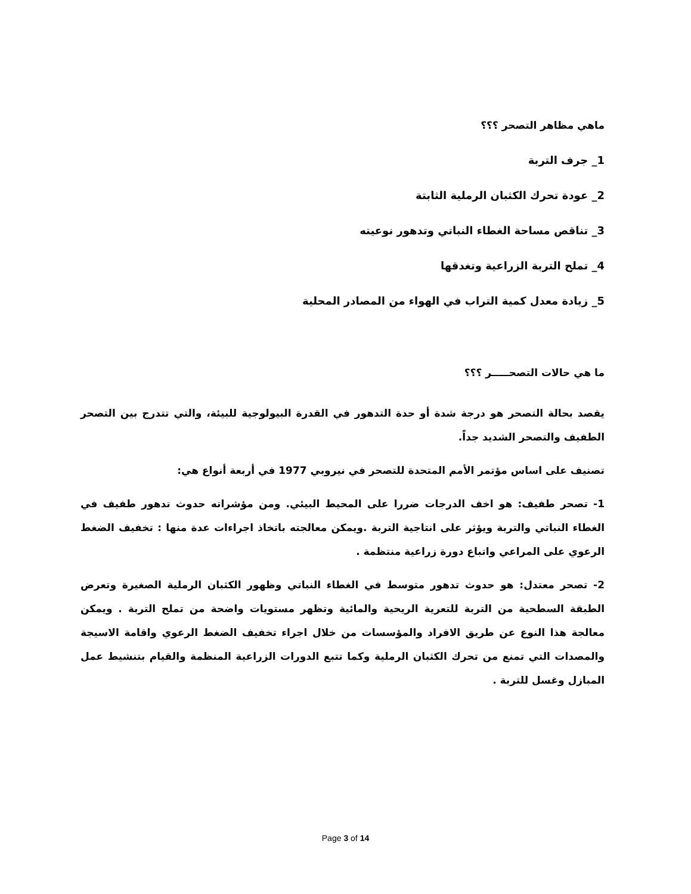ماهي مظاهر التصحر ؟؟؟
1_ جرف التربة
2_ عودة تحرك الكثبان الرملية الثابتة
3_ تناقص مساحة الغطاء النباتي وتدهور نوعيته
4_ تملح التربة الزراعية وتغدقها
5_ زيادة معدل كمية التراب في الهواء من المصادر المحلية
ما هي حالات التصحـــــر ؟؟؟
يقصد بحالة التصحر هو درجة شدة أو حدة التدهور في القدرة البيولوجية للبيئة، والتي تتدرج بين التصحر الطفيف والتصحر الشديد جداً.
تصنيف على اساس مؤتمر الأمم المتحدة للتصحر في نيروبي 1977 في أربعة أنواع هي:
1- تصحر طفيف: هو اخف الدرجات ضررا على المحيط البيئي. ومن مؤشراته حدوث تدهور طفيف في الغطاء النباتي والتربة ويؤثر على انتاجية التربة .ويمكن معالجته باتخاذ اجراءات عدة منها : تخفيف الضغط الرعوي على المراعي واتباع دورة زراعية منتظمة .
2- تصحر معتدل: هو حدوث تدهور متوسط في الغطاء النباتي وظهور الكثبان الرملية الصغيرة وتعرض الطبقة السطحية من التربة للتعرية الريحية والمائية وتظهر مستويات واضحة من تملح التربة . ويمكن معالجة هذا النوع عن طريق الافراد والمؤسسات من خلال اجراء تخفيف الضغط الرعوي واقامة الاسيجة والمصدات التي تمنع من تحرك الكثبان الرملية وكما تتبع الدورات الزراعية المنظمة والقيام بتنشيط عمل المبازل وغسل للتربة .
Page 3 of 14